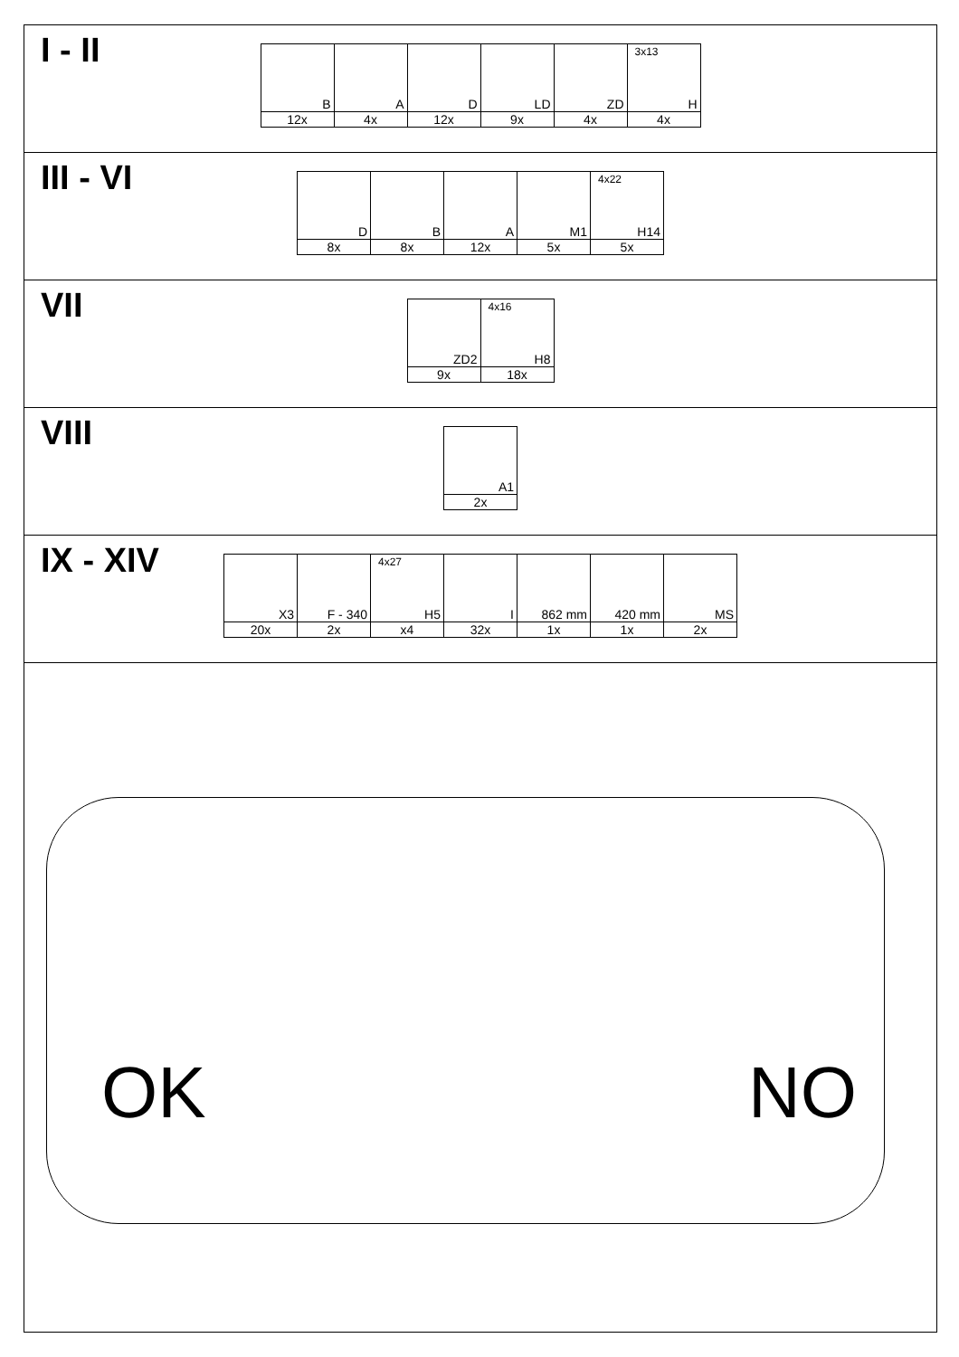I - II
| B | A | D | LD | ZD | 3x13 H |
| 12x | 4x | 12x | 9x | 4x | 4x |
III - VI
| D | B | A | M1 | 4x22 H14 |
| 8x | 8x | 12x | 5x | 5x |
VII
| ZD2 | 4x16 H8 |
| 9x | 18x |
VIII
| A1 |
| 2x |
IX - XIV
| X3 | F - 340 | 4x27 H5 | I | 862 mm | 420 mm | MS |
| 20x | 2x | x4 | 32x | 1x | 1x | 2x |
OK NO